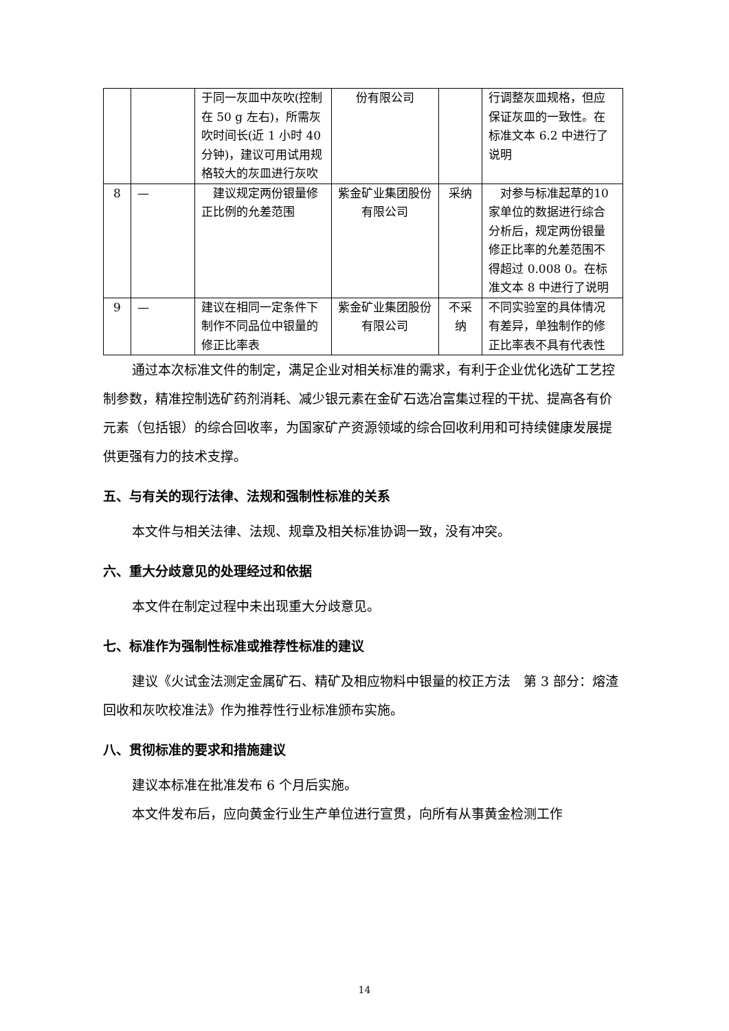| | | 于同一灰皿中灰吹(控制在 50 g 左右)，所需灰吹时间长(近 1 小时 40 分钟)，建议可用试用规格较大的灰皿进行灰吹 | 份有限公司 | | 行调整灰皿规格，但应保证灰皿的一致性。在标准文本 6.2 中进行了说明 |
| 8 | — | 建议规定两份银量修正比例的允差范围 | 紫金矿业集团股份有限公司 | 采纳 | 对参与标准起草的10 家单位的数据进行综合分析后，规定两份银量修正比率的允差范围不得超过 0.008 0。在标准文本 8 中进行了说明 |
| 9 | — | 建议在相同一定条件下制作不同品位中银量的修正比率表 | 紫金矿业集团股份有限公司 | 不采纳 | 不同实验室的具体情况有差异，单独制作的修正比率表不具有代表性 |
通过本次标准文件的制定，满足企业对相关标准的需求，有利于企业优化选矿工艺控制参数，精准控制选矿药剂消耗、减少银元素在金矿石选冶富集过程的干扰、提高各有价元素（包括银）的综合回收率，为国家矿产资源领域的综合回收利用和可持续健康发展提供更强有力的技术支撑。
五、与有关的现行法律、法规和强制性标准的关系
本文件与相关法律、法规、规章及相关标准协调一致，没有冲突。
六、重大分歧意见的处理经过和依据
本文件在制定过程中未出现重大分歧意见。
七、标准作为强制性标准或推荐性标准的建议
建议《火试金法测定金属矿石、精矿及相应物料中银量的校正方法　第 3 部分：熔渣回收和灰吹校准法》作为推荐性行业标准颁布实施。
八、贯彻标准的要求和措施建议
建议本标准在批准发布 6 个月后实施。
本文件发布后，应向黄金行业生产单位进行宣贯，向所有从事黄金检测工作
14